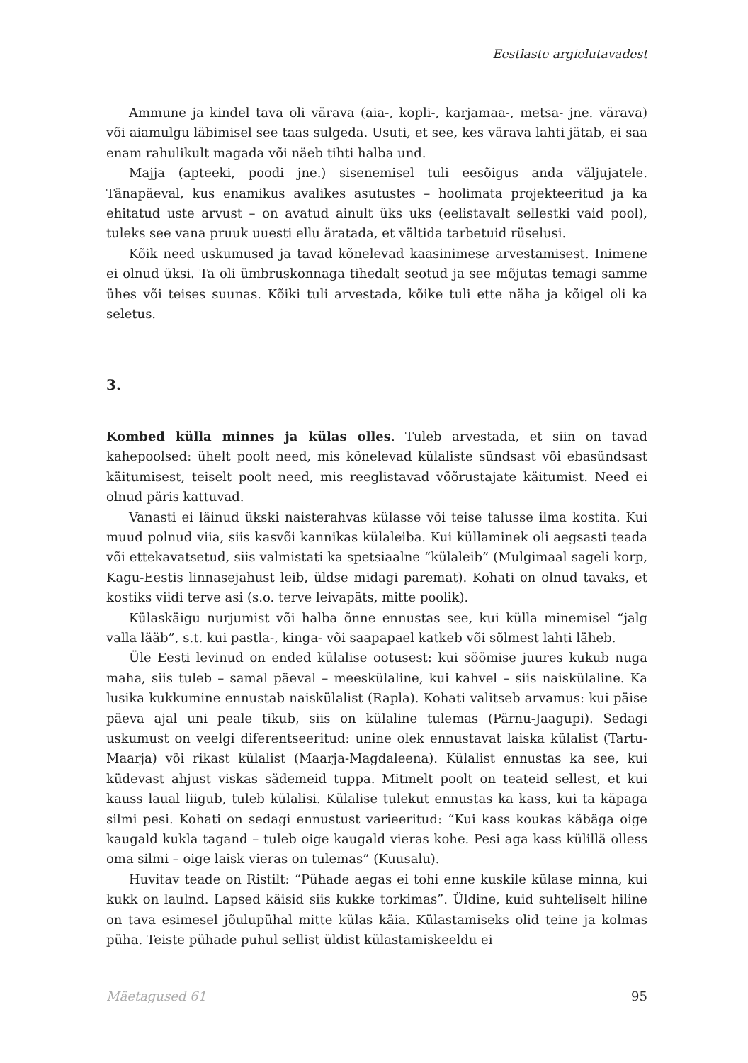Eestlaste argielutavadest
Ammune ja kindel tava oli värava (aia-, kopli-, karjamaa-, metsa- jne. värava) või aiamulgu läbimisel see taas sulgeda. Usuti, et see, kes värava lahti jätab, ei saa enam rahulikult magada või näeb tihti halba und.
Majja (apteeki, poodi jne.) sisenemisel tuli eesõigus anda väljujatele. Tänapäeval, kus enamikus avalikes asutustes – hoolimata projekteeritud ja ka ehitatud uste arvust – on avatud ainult üks uks (eelistavalt sellestki vaid pool), tuleks see vana pruuk uuesti ellu äratada, et vältida tarbetuid rüselusi.
Kõik need uskumused ja tavad kõnelevad kaasinimese arvestamisest. Inimene ei olnud üksi. Ta oli ümbruskonnaga tihedalt seotud ja see mõjutas temagi samme ühes või teises suunas. Kõiki tuli arvestada, kõike tuli ette näha ja kõigel oli ka seletus.
3.
Kombed külla minnes ja külas olles. Tuleb arvestada, et siin on tavad kahepoolsed: ühelt poolt need, mis kõnelevad külaliste sündsast või ebasündsast käitumisest, teiselt poolt need, mis reeglistavad võõrustajate käitumist. Need ei olnud päris kattuvad.
Vanasti ei läinud ükski naisterahvas külasse või teise talusse ilma kostita. Kui muud polnud viia, siis kasvõi kannikas külaleiba. Kui küllaminek oli aegsasti teada või ettekavatsetud, siis valmistati ka spetsiaalne “külaleib” (Mulgimaal sageli korp, Kagu-Eestis linnasejahust leib, üldse midagi paremat). Kohati on olnud tavaks, et kostiks viidi terve asi (s.o. terve leivapäts, mitte poolik).
Külaskäigu nurjumist või halba õnne ennustas see, kui külla minemisel “jalg valla lääb”, s.t. kui pastla-, kinga- või saapapael katkeb või sõlmest lahti läheb.
Üle Eesti levinud on ended külalise ootusest: kui söömise juures kukub nuga maha, siis tuleb – samal päeval – meeskülaline, kui kahvel – siis naisküla­line. Ka lusika kukkumine ennustab naiskülalist (Rapla). Kohati valitseb arvamus: kui päise päeva ajal uni peale tikub, siis on külaline tulemas (Pärnu-Jaagupi). Sedagi uskumust on veelgi diferentseeritud: unine olek ennustavat laiska külalist (Tartu-Maarja) või rikast külalist (Maarja-Magdaleena). Külalist ennustas ka see, kui küdevast ahjust viskas sädemeid tuppa. Mitmelt poolt on teateid sellest, et kui kauss laual liigub, tuleb külalisi. Külalise tulekut ennustas ka kass, kui ta käpaga silmi pesi. Kohati on sedagi ennustust varieeritud: “Kui kass koukas käbäga oige kaugald kukla tagand – tuleb oige kaugald vieras kohe. Pesi aga kass külillä olless oma silmi – oige laisk vieras on tulemas” (Kuusalu).
Huvitav teade on Ristilt: “Pühade aegas ei tohi enne kuskile külase minna, kui kukk on laulnd. Lapsed käisid siis kukke torkimas”. Üldine, kuid suhteliselt hiline on tava esimesel jõulupühal mitte külas käia. Külastamiseks olid teine ja kolmas püha. Teiste pühade puhul sellist üldist külastamiskeeldu ei
Mäetagused 61 95